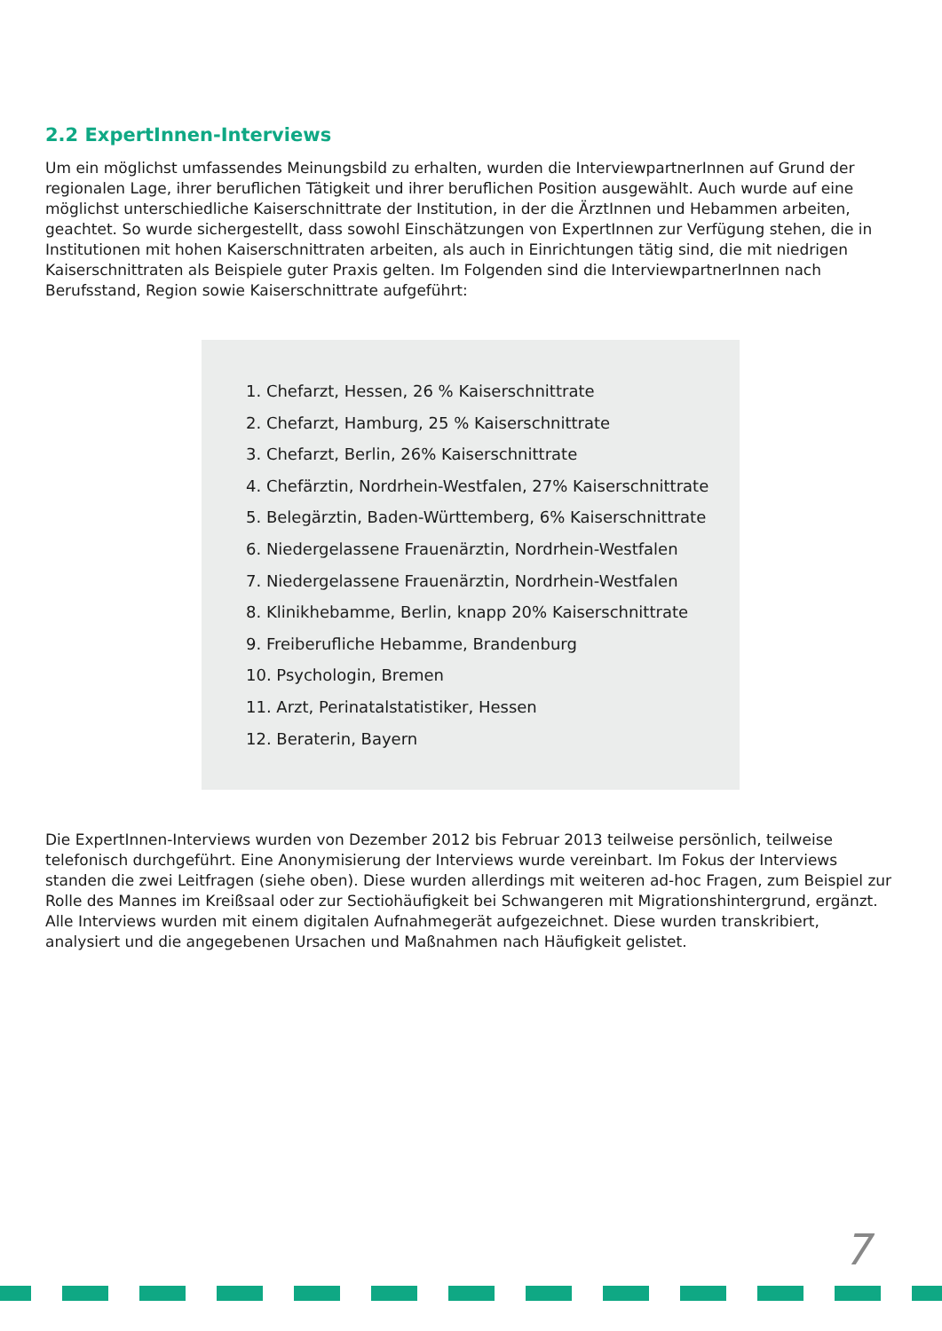2.2 ExpertInnen-Interviews
Um ein möglichst umfassendes Meinungsbild zu erhalten, wurden die InterviewpartnerInnen auf Grund der regionalen Lage, ihrer beruflichen Tätigkeit und ihrer beruflichen Position ausgewählt. Auch wurde auf eine möglichst unterschiedliche Kaiserschnittrate der Institution, in der die ÄrztInnen und Hebammen arbeiten, geachtet. So wurde sichergestellt, dass sowohl Einschätzungen von ExpertInnen zur Verfügung stehen, die in Institutionen mit hohen Kaiserschnittraten arbeiten, als auch in Einrichtungen tätig sind, die mit niedrigen Kaiserschnittraten als Beispiele guter Praxis gelten. Im Folgenden sind die InterviewpartnerInnen nach Berufsstand, Region sowie Kaiserschnittrate aufgeführt:
1. Chefarzt, Hessen, 26 % Kaiserschnittrate
2. Chefarzt, Hamburg, 25 % Kaiserschnittrate
3. Chefarzt, Berlin, 26% Kaiserschnittrate
4. Chefärztin, Nordrhein-Westfalen, 27% Kaiserschnittrate
5. Belegärztin, Baden-Württemberg, 6% Kaiserschnittrate
6. Niedergelassene Frauenärztin, Nordrhein-Westfalen
7. Niedergelassene Frauenärztin, Nordrhein-Westfalen
8. Klinikhebamme, Berlin, knapp 20% Kaiserschnittrate
9. Freiberufliche Hebamme, Brandenburg
10. Psychologin, Bremen
11. Arzt, Perinatalstatistiker, Hessen
12. Beraterin, Bayern
Die ExpertInnen-Interviews wurden von Dezember 2012 bis Februar 2013 teilweise persönlich, teilweise telefonisch durchgeführt. Eine Anonymisierung der Interviews wurde vereinbart. Im Fokus der Interviews standen die zwei Leitfragen (siehe oben). Diese wurden allerdings mit weiteren ad-hoc Fragen, zum Beispiel zur Rolle des Mannes im Kreißsaal oder zur Sectiohäufigkeit bei Schwangeren mit Migrationshintergrund, ergänzt.
Alle Interviews wurden mit einem digitalen Aufnahmegerät aufgezeichnet. Diese wurden transkribiert, analysiert und die angegebenen Ursachen und Maßnahmen nach Häufigkeit gelistet.
7